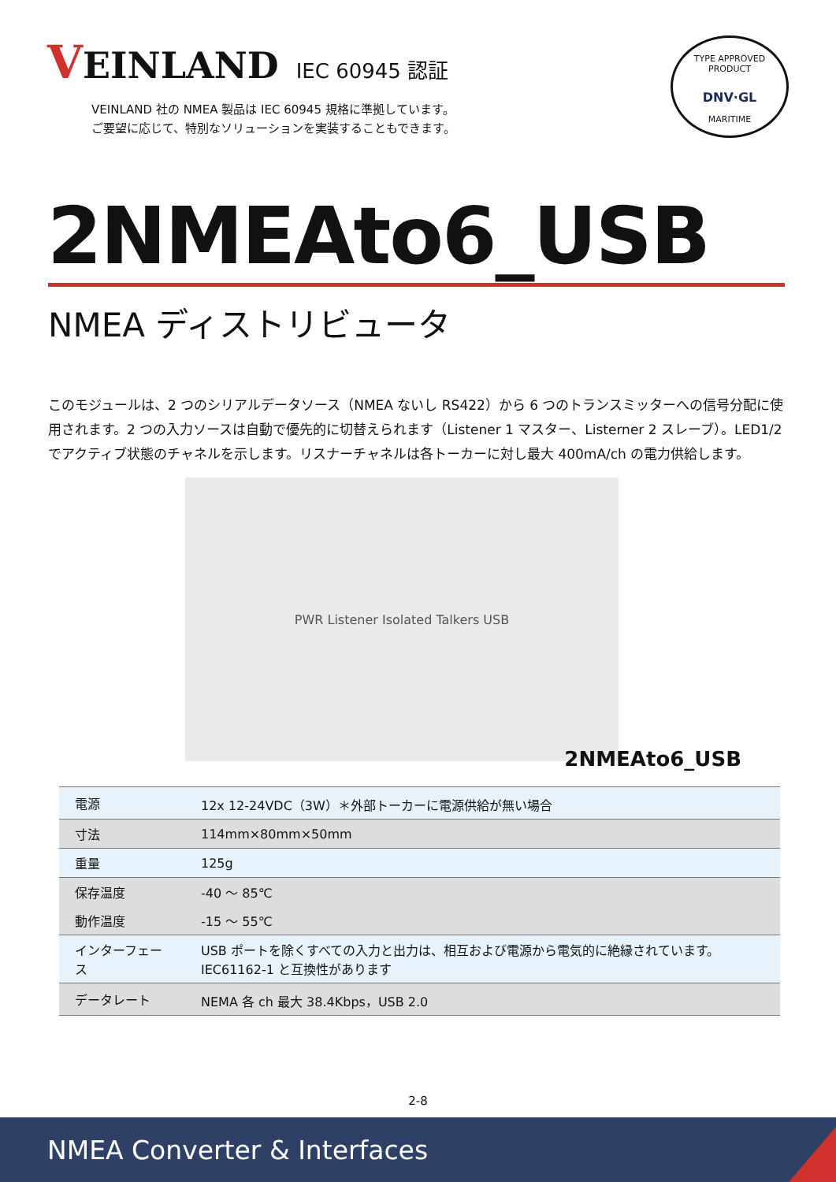VEINLAND
IEC 60945 認証
VEINLAND 社の NMEA 製品は IEC 60945 規格に準拠しています。
ご要望に応じて、特別なソリューションを実装することもできます。
TYPE APPROVED PRODUCT
DNV·GL
MARITIME
2NMEAto6_USB
NMEA ディストリビュータ
このモジュールは、2 つのシリアルデータソース（NMEA ないし RS422）から 6 つのトランスミッターへの信号分配に使用されます。2 つの入力ソースは自動で優先的に切替えられます（Listener 1 マスター、Listerner 2 スレーブ）。LED1/2 でアクティブ状態のチャネルを示します。リスナーチャネルは各トーカーに対し最大 400mA/ch の電力供給します。
PWR Listener Isolated Talkers USB
2NMEAto6_USB
| 電源 | 12x 12-24VDC（3W）＊外部トーカーに電源供給が無い場合 |
| 寸法 | 114mm×80mm×50mm |
| 重量 | 125g |
| 保存温度 | -40 ～ 85℃ |
| 動作温度 | -15 ～ 55℃ |
| インターフェース | USB ポートを除くすべての入力と出力は、相互および電源から電気的に絶縁されています。 IEC61162-1 と互換性があります |
| データレート | NEMA 各 ch 最大 38.4Kbps，USB 2.0 |
2-8
NMEA Converter & Interfaces